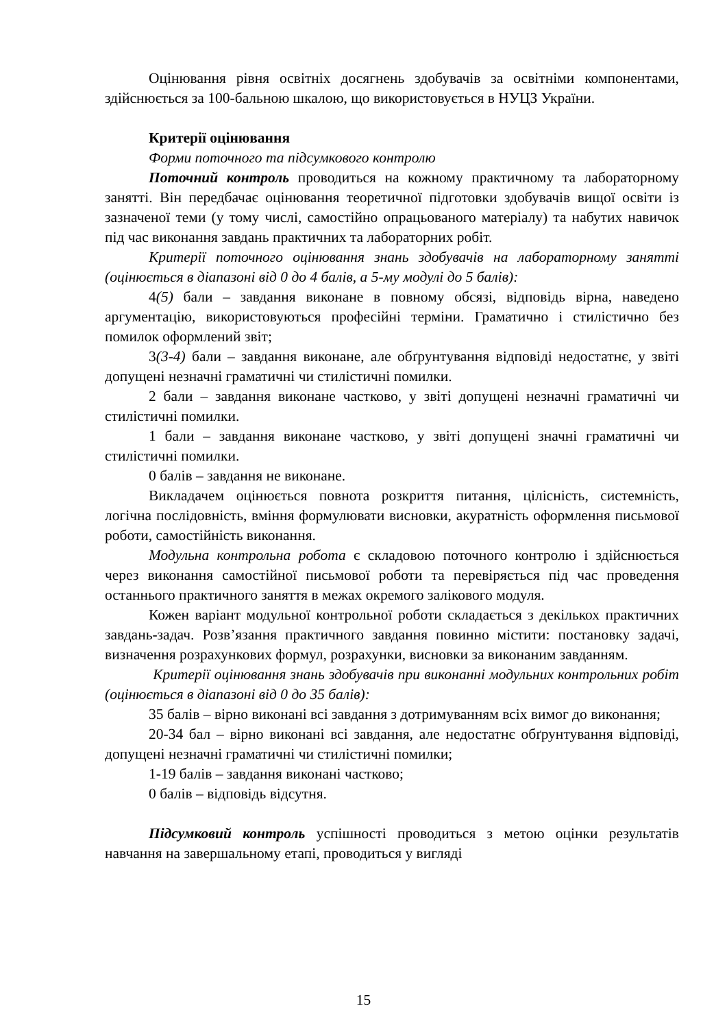Оцінювання рівня освітніх досягнень здобувачів за освітніми компонентами, здійснюється за 100-бальною шкалою, що використовується в НУЦЗ України.
Критерії оцінювання
Форми поточного та підсумкового контролю
Поточний контроль проводиться на кожному практичному та лабораторному занятті. Він передбачає оцінювання теоретичної підготовки здобувачів вищої освіти із зазначеної теми (у тому числі, самостійно опрацьованого матеріалу) та набутих навичок під час виконання завдань практичних та лабораторних робіт.
Критерії поточного оцінювання знань здобувачів на лабораторному занятті (оцінюється в діапазоні від 0 до 4 балів, а 5-му модулі до 5 балів):
4(5) бали – завдання виконане в повному обсязі, відповідь вірна, наведено аргументацію, використовуються професійні терміни. Граматично і стилістично без помилок оформлений звіт;
3(3-4) бали – завдання виконане, але обґрунтування відповіді недостатнє, у звіті допущені незначні граматичні чи стилістичні помилки.
2 бали – завдання виконане частково, у звіті допущені незначні граматичні чи стилістичні помилки.
1 бали – завдання виконане частково, у звіті допущені значні граматичні чи стилістичні помилки.
0 балів – завдання не виконане.
Викладачем оцінюється повнота розкриття питання, цілісність, системність, логічна послідовність, вміння формулювати висновки, акуратність оформлення письмової роботи, самостійність виконання.
Модульна контрольна робота є складовою поточного контролю і здійснюється через виконання самостійної письмової роботи та перевіряється під час проведення останнього практичного заняття в межах окремого залікового модуля.
Кожен варіант модульної контрольної роботи складається з декількох практичних завдань-задач. Розв’язання практичного завдання повинно містити: постановку задачі, визначення розрахункових формул, розрахунки, висновки за виконаним завданням.
Критерії оцінювання знань здобувачів при виконанні модульних контрольних робіт (оцінюється в діапазоні від 0 до 35 балів):
35 балів – вірно виконані всі завдання з дотримуванням всіх вимог до виконання;
20-34 бал – вірно виконані всі завдання, але недостатнє обґрунтування відповіді, допущені незначні граматичні чи стилістичні помилки;
1-19 балів – завдання виконані частково;
0 балів – відповідь відсутня.
Підсумковий контроль успішності проводиться з метою оцінки результатів навчання на завершальному етапі, проводиться у вигляді
15